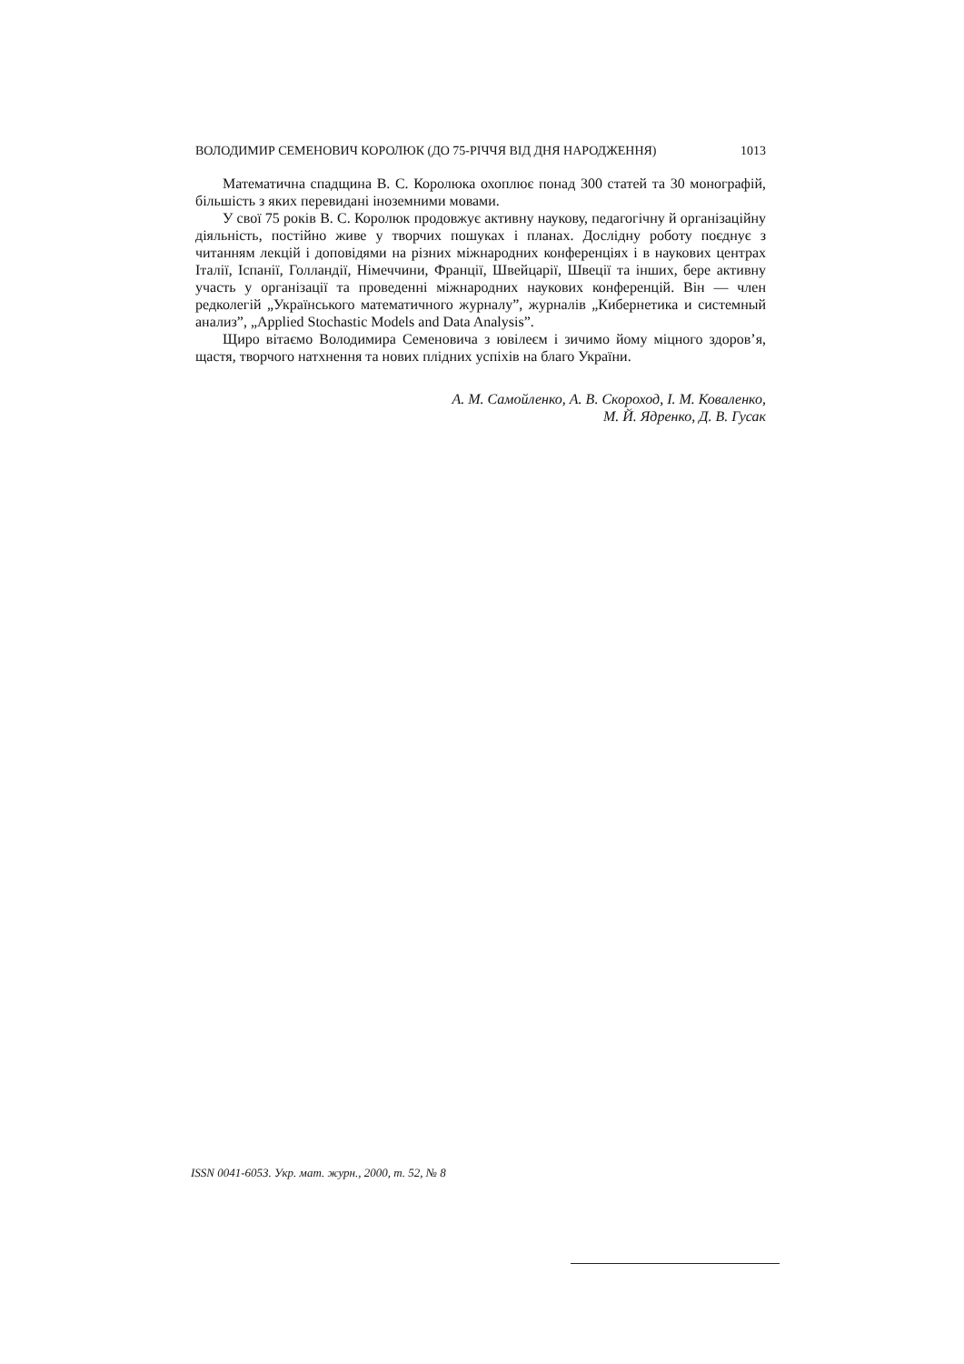ВОЛОДИМИР СЕМЕНОВИЧ КОРОЛЮК (ДО 75-РІЧЧЯ ВІД ДНЯ НАРОДЖЕННЯ) 1013
Математична спадщина В. С. Королюка охоплює понад 300 статей та 30 монографій, більшість з яких перевидані іноземними мовами.
У свої 75 років В. С. Королюк продовжує активну наукову, педагогічну й організаційну діяльність, постійно живе у творчих пошуках і планах. Дослідну роботу поєднує з читанням лекцій і доповідями на різних міжнародних конференціях і в наукових центрах Італії, Іспанії, Голландії, Німеччини, Франції, Швейцарії, Швеції та інших, бере активну участь у організації та проведенні міжнародних наукових конференцій. Він — член редколегій „Українського математичного журналу”, журналів „Кибернетика и системный анализ”, „Applied Stochastic Models and Data Analysis”.
Щиро вітаємо Володимира Семеновича з ювілеєм і зичимо йому міцного здоров’я, щастя, творчого натхнення та нових плідних успіхів на благо України.
А. М. Самойленко, А. В. Скороход, І. М. Коваленко,
М. Й. Ядренко, Д. В. Гусак
ISSN 0041-6053. Укр. мат. журн., 2000, т. 52, № 8